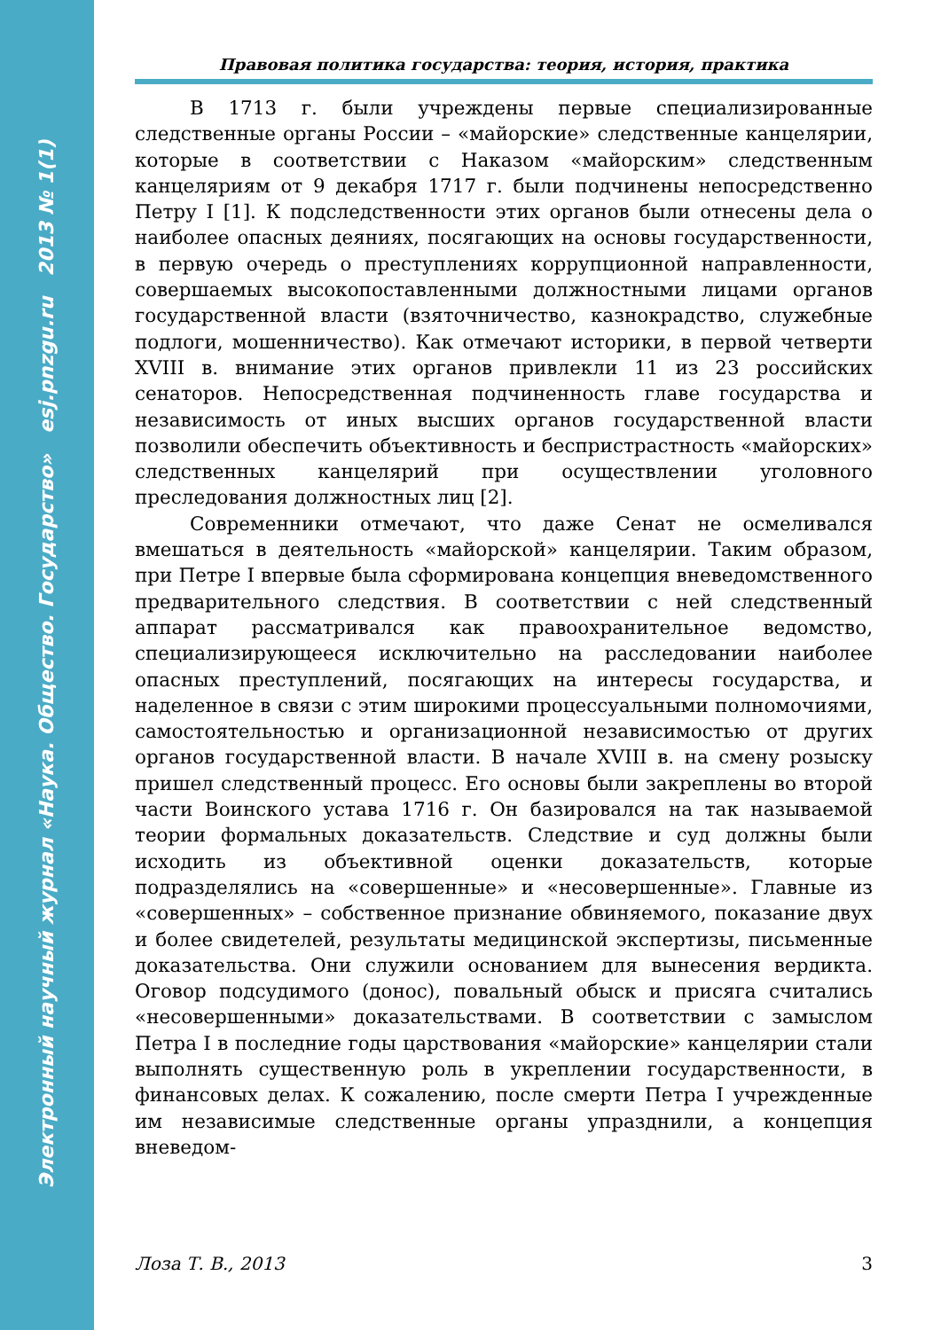Электронный научный журнал «Наука. Общество. Государство» esj.pnzgu.ru 2013 № 1(1)
Правовая политика государства: теория, история, практика
В 1713 г. были учреждены первые специализированные следственные органы России – «майорские» следственные канцелярии, которые в соответствии с Наказом «майорским» следственным канцеляриям от 9 декабря 1717 г. были подчинены непосредственно Петру I [1]. К подследственности этих органов были отнесены дела о наиболее опасных деяниях, посягающих на основы государственности, в первую очередь о преступлениях коррупционной направленности, совершаемых высокопоставленными должностными лицами органов государственной власти (взяточничество, казнокрадство, служебные подлоги, мошенничество). Как отмечают историки, в первой четверти XVIII в. внимание этих органов привлекли 11 из 23 российских сенаторов. Непосредственная подчиненность главе государства и независимость от иных высших органов государственной власти позволили обеспечить объективность и беспристрастность «майорских» следственных канцелярий при осуществлении уголовного преследования должностных лиц [2].
Современники отмечают, что даже Сенат не осмеливался вмешаться в деятельность «майорской» канцелярии. Таким образом, при Петре I впервые была сформирована концепция вневедомственного предварительного следствия. В соответствии с ней следственный аппарат рассматривался как правоохранительное ведомство, специализирующееся исключительно на расследовании наиболее опасных преступлений, посягающих на интересы государства, и наделенное в связи с этим широкими процессуальными полномочиями, самостоятельностью и организационной независимостью от других органов государственной власти. В начале XVIII в. на смену розыску пришел следственный процесс. Его основы были закреплены во второй части Воинского устава 1716 г. Он базировался на так называемой теории формальных доказательств. Следствие и суд должны были исходить из объективной оценки доказательств, которые подразделялись на «совершенные» и «несовершенные». Главные из «совершенных» – собственное признание обвиняемого, показание двух и более свидетелей, результаты медицинской экспертизы, письменные доказательства. Они служили основанием для вынесения вердикта. Оговор подсудимого (донос), повальный обыск и присяга считались «несовершенными» доказательствами. В соответствии с замыслом Петра I в последние годы царствования «майорские» канцелярии стали выполнять существенную роль в укреплении государственности, в финансовых делах. К сожалению, после смерти Петра I учрежденные им независимые следственные органы упразднили, а концепция вневедом-
Лоза Т. В., 2013 3